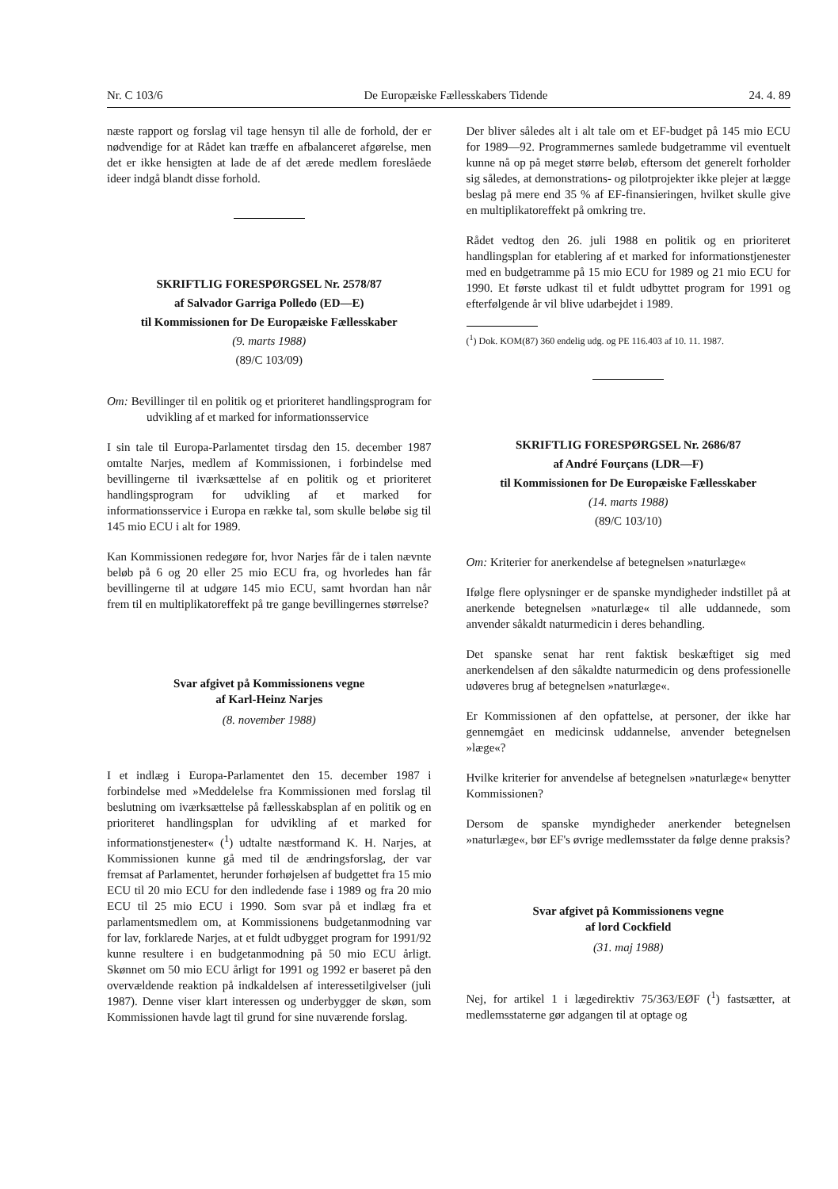Nr. C 103/6 De Europæiske Fællesskabers Tidende 24. 4. 89
næste rapport og forslag vil tage hensyn til alle de forhold, der er nødvendige for at Rådet kan træffe en afbalanceret afgørelse, men det er ikke hensigten at lade de af det ærede medlem foreslåede ideer indgå blandt disse forhold.
SKRIFTLIG FORESPØRGSEL Nr. 2578/87
af Salvador Garriga Polledo (ED—E)
til Kommissionen for De Europæiske Fællesskaber
(9. marts 1988)
(89/C 103/09)
Om: Bevillinger til en politik og et prioriteret handlingsprogram for udvikling af et marked for informationsservice
I sin tale til Europa-Parlamentet tirsdag den 15. december 1987 omtalte Narjes, medlem af Kommissionen, i forbindelse med bevillingerne til iværksættelse af en politik og et prioriteret handlingsprogram for udvikling af et marked for informationsservice i Europa en række tal, som skulle beløbe sig til 145 mio ECU i alt for 1989.
Kan Kommissionen redegøre for, hvor Narjes får de i talen nævnte beløb på 6 og 20 eller 25 mio ECU fra, og hvorledes han får bevillingerne til at udgøre 145 mio ECU, samt hvordan han når frem til en multiplikatoreffekt på tre gange bevillingernes størrelse?
Svar afgivet på Kommissionens vegne
af Karl-Heinz Narjes
(8. november 1988)
I et indlæg i Europa-Parlamentet den 15. december 1987 i forbindelse med »Meddelelse fra Kommissionen med forslag til beslutning om iværksættelse på fællesskabsplan af en politik og en prioriteret handlingsplan for udvikling af et marked for informationstjenester« (<sup>1</sup>) udtalte næstformand K. H. Narjes, at Kommissionen kunne gå med til de ændringsforslag, der var fremsat af Parlamentet, herunder forhøjelsen af budgettet fra 15 mio ECU til 20 mio ECU for den indledende fase i 1989 og fra 20 mio ECU til 25 mio ECU i 1990. Som svar på et indlæg fra et parlamentsmedlem om, at Kommissionens budgetanmodning var for lav, forklarede Narjes, at et fuldt udbygget program for 1991/92 kunne resultere i en budgetanmodning på 50 mio ECU årligt. Skønnet om 50 mio ECU årligt for 1991 og 1992 er baseret på den overvældende reaktion på indkaldelsen af interessetilgivelser (juli 1987). Denne viser klart interessen og underbygger de skøn, som Kommissionen havde lagt til grund for sine nuværende forslag.
Der bliver således alt i alt tale om et EF-budget på 145 mio ECU for 1989—92. Programmernes samlede budgetramme vil eventuelt kunne nå op på meget større beløb, eftersom det generelt forholder sig således, at demonstrations- og pilotprojekter ikke plejer at lægge beslag på mere end 35 % af EF-finansieringen, hvilket skulle give en multiplikatoreffekt på omkring tre.
Rådet vedtog den 26. juli 1988 en politik og en prioriteret handlingsplan for etablering af et marked for informationstjenester med en budgetramme på 15 mio ECU for 1989 og 21 mio ECU for 1990. Et første udkast til et fuldt udbyttet program for 1991 og efterfølgende år vil blive udarbejdet i 1989.
(<sup>1</sup>) Dok. KOM(87) 360 endelig udg. og PE 116.403 af 10. 11. 1987.
SKRIFTLIG FORESPØRGSEL Nr. 2686/87
af André Fourçans (LDR—F)
til Kommissionen for De Europæiske Fællesskaber
(14. marts 1988)
(89/C 103/10)
Om: Kriterier for anerkendelse af betegnelsen »naturlæge«
Ifølge flere oplysninger er de spanske myndigheder indstillet på at anerkende betegnelsen »naturlæge« til alle uddannede, som anvender såkaldt naturmedicin i deres behandling.
Det spanske senat har rent faktisk beskæftiget sig med anerkendelsen af den såkaldte naturmedicin og dens professionelle udøveres brug af betegnelsen »naturlæge«.
Er Kommissionen af den opfattelse, at personer, der ikke har gennemgået en medicinsk uddannelse, anvender betegnelsen »læge«?
Hvilke kriterier for anvendelse af betegnelsen »naturlæge« benytter Kommissionen?
Dersom de spanske myndigheder anerkender betegnelsen »naturlæge«, bør EF's øvrige medlemsstater da følge denne praksis?
Svar afgivet på Kommissionens vegne
af lord Cockfield
(31. maj 1988)
Nej, for artikel 1 i lægedirektiv 75/363/EØF (<sup>1</sup>) fastsætter, at medlemsstaterne gør adgangen til at optage og